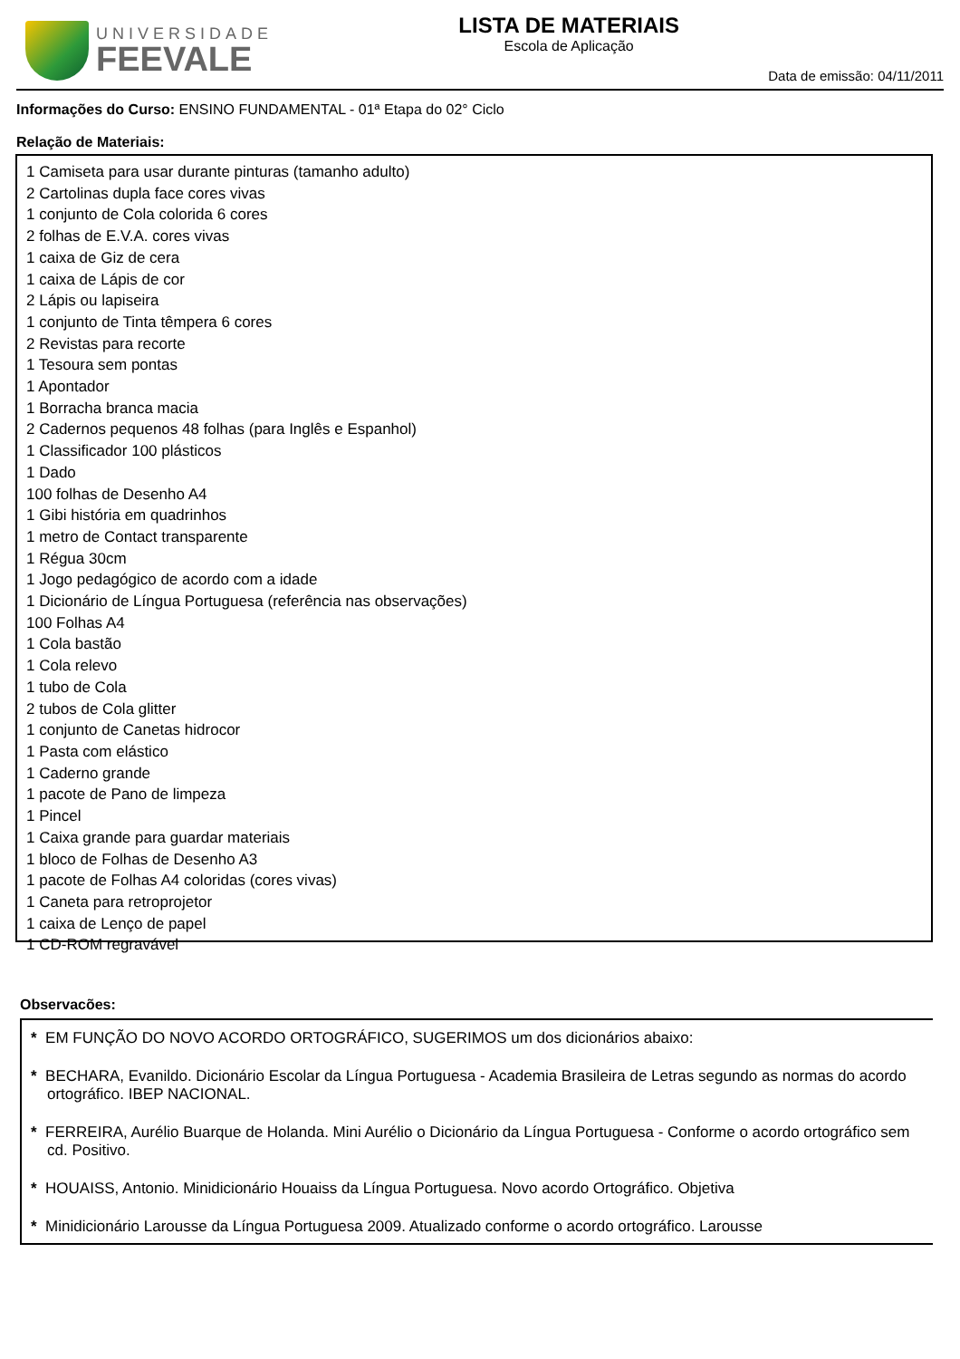UNIVERSIDADE
FEEVALE
LISTA DE MATERIAIS
Escola de Aplicação
Data de emissão: 04/11/2011
Informações do Curso: ENSINO FUNDAMENTAL - 01ª Etapa do 02° Ciclo
Relação de Materiais:
1 Camiseta para usar durante pinturas (tamanho adulto)
2 Cartolinas dupla face cores vivas
1 conjunto de Cola colorida 6 cores
2 folhas de E.V.A. cores vivas
1 caixa de Giz de cera
1 caixa de Lápis de cor
2 Lápis ou lapiseira
1 conjunto de Tinta têmpera 6 cores
2 Revistas para recorte
1 Tesoura sem pontas
1 Apontador
1 Borracha branca macia
2 Cadernos pequenos 48 folhas (para Inglês e Espanhol)
1 Classificador 100 plásticos
1 Dado
100 folhas de Desenho A4
1 Gibi história em quadrinhos
1 metro de Contact transparente
1 Régua 30cm
1 Jogo pedagógico de acordo com a idade
1 Dicionário de Língua Portuguesa (referência nas observações)
100 Folhas A4
1 Cola bastão
1 Cola relevo
1 tubo de Cola
2 tubos de Cola glitter
1 conjunto de Canetas hidrocor
1 Pasta com elástico
1 Caderno grande
1 pacote de Pano de limpeza
1 Pincel
1 Caixa grande para guardar materiais
1 bloco de Folhas de Desenho A3
1 pacote de Folhas A4 coloridas (cores vivas)
1 Caneta para retroprojetor
1 caixa de Lenço de papel
1 CD-ROM regravável
Observacões:
* EM FUNÇÃO DO NOVO ACORDO ORTOGRÁFICO, SUGERIMOS um dos dicionários abaixo:
* BECHARA, Evanildo. Dicionário Escolar da Língua Portuguesa - Academia Brasileira de Letras segundo as normas do acordo ortográfico. IBEP NACIONAL.
* FERREIRA, Aurélio Buarque de Holanda. Mini Aurélio o Dicionário da Língua Portuguesa - Conforme o acordo ortográfico sem cd. Positivo.
* HOUAISS, Antonio. Minidicionário Houaiss da Língua Portuguesa. Novo acordo Ortográfico. Objetiva
* Minidicionário Larousse da Língua Portuguesa 2009. Atualizado conforme o acordo ortográfico. Larousse